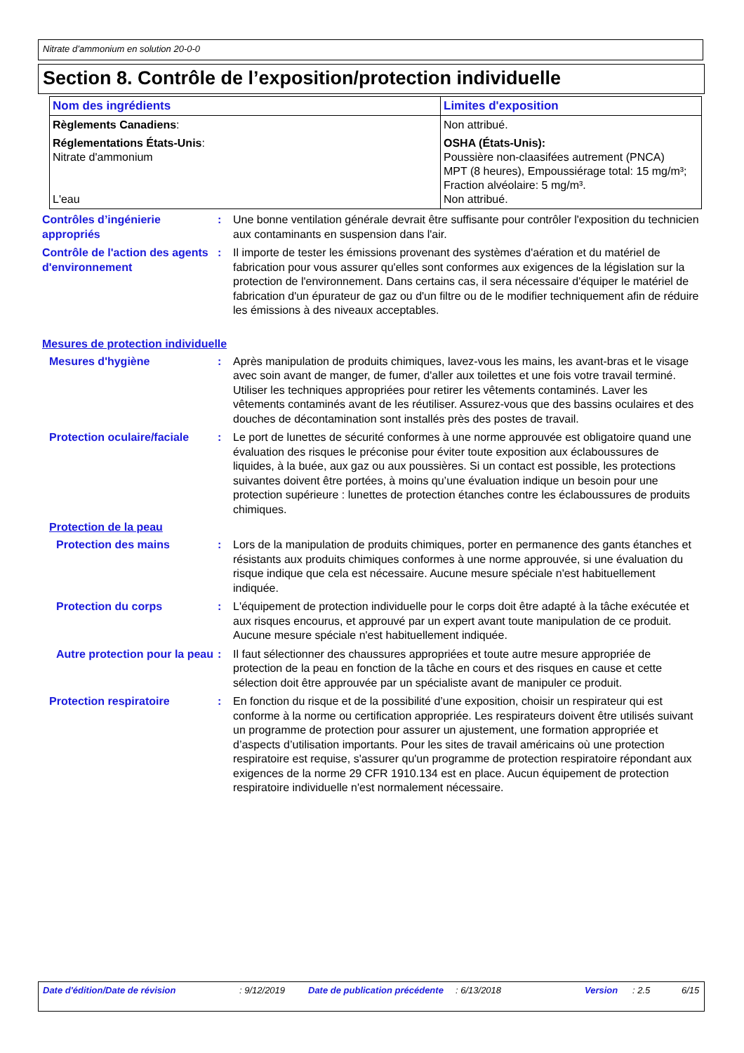Nitrate d’ammonium en solution 20-0-0
Section 8. Contrôle de l’exposition/protection individuelle
| Nom des ingrédients | Limites d'exposition |
| --- | --- |
| Règlements Canadiens : | Non attribué. |
| Réglementations États-Unis : Nitrate d'ammonium L'eau | OSHA (États-Unis): Poussière non-claasifées autrement (PNCA) MPT (8 heures), Empoussiérage total: 15 mg/m³; Fraction alvéolaire: 5 mg/m³. Non attribué. |
Contrôles d’ingénierie appropriés
: Une bonne ventilation générale devrait être suffisante pour contrôler l'exposition du technicien aux contaminants en suspension dans l'air.
Contrôle de l'action des agents d'environnement
: Il importe de tester les émissions provenant des systèmes d'aération et du matériel de fabrication pour vous assurer qu'elles sont conformes aux exigences de la législation sur la protection de l'environnement. Dans certains cas, il sera nécessaire d'équiper le matériel de fabrication d'un épurateur de gaz ou d'un filtre ou de le modifier techniquement afin de réduire les émissions à des niveaux acceptables.
Mesures de protection individuelle
Mesures d'hygiène : Après manipulation de produits chimiques, lavez-vous les mains, les avant-bras et le visage avec soin avant de manger, de fumer, d'aller aux toilettes et une fois votre travail terminé. Utiliser les techniques appropriées pour retirer les vêtements contaminés. Laver les vêtements contaminés avant de les réutiliser. Assurez-vous que des bassins oculaires et des douches de décontamination sont installés près des postes de travail.
Protection oculaire/faciale
: Le port de lunettes de sécurité conformes à une norme approuvée est obligatoire quand une évaluation des risques le préconise pour éviter toute exposition aux éclaboussures de liquides, à la buée, aux gaz ou aux poussières. Si un contact est possible, les protections suivantes doivent être portées, à moins qu’une évaluation indique un besoin pour une protection supérieure : lunettes de protection étanches contre les éclaboussures de produits chimiques.
Protection de la peau
Protection des mains : Lors de la manipulation de produits chimiques, porter en permanence des gants étanches et résistants aux produits chimiques conformes à une norme approuvée, si une évaluation du risque indique que cela est nécessaire. Aucune mesure spéciale n'est habituellement indiquée.
Protection du corps : L'équipement de protection individuelle pour le corps doit être adapté à la tâche exécutée et aux risques encourus, et approuvé par un expert avant toute manipulation de ce produit. Aucune mesure spéciale n'est habituellement indiquée.
Autre protection pour la peau
: Il faut sélectionner des chaussures appropriées et toute autre mesure appropriée de protection de la peau en fonction de la tâche en cours et des risques en cause et cette sélection doit être approuvée par un spécialiste avant de manipuler ce produit.
Protection respiratoire : En fonction du risque et de la possibilité d’une exposition, choisir un respirateur qui est conforme à la norme ou certification appropriée. Les respirateurs doivent être utilisés suivant un programme de protection pour assurer un ajustement, une formation appropriée et d’aspects d’utilisation importants. Pour les sites de travail américains où une protection respiratoire est requise, s'assurer qu'un programme de protection respiratoire répondant aux exigences de la norme 29 CFR 1910.134 est en place. Aucun équipement de protection respiratoire individuelle n'est normalement nécessaire.
Date d'édition/Date de révision : 9/12/2019 Date de publication précédente : 6/13/2018 Version : 2.5 6/15